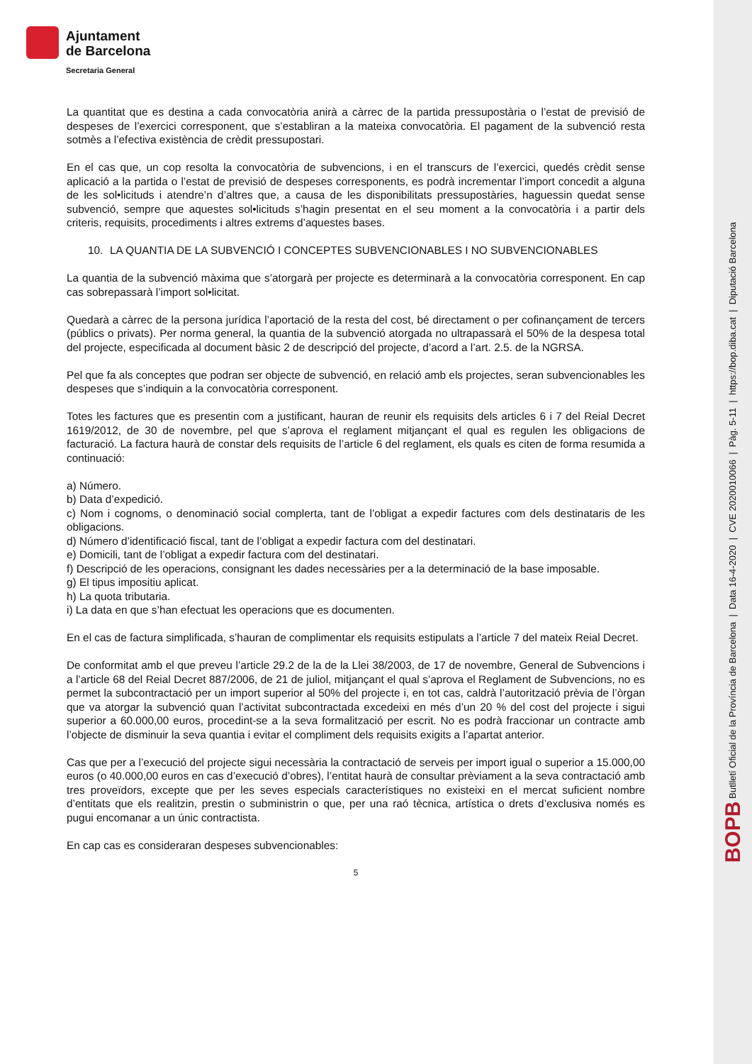Ajuntament
de Barcelona
Secretaria General
BOPB Butlletí Oficial de la Província de Barcelona | Data 16-4-2020 | CVE 2020010066 | Pàg. 5-11 | https://bop.diba.cat | Diputació Barcelona
La quantitat que es destina a cada convocatòria anirà a càrrec de la partida pressupostària o l’estat de previsió de despeses de l’exercici corresponent, que s’establiran a la mateixa convocatòria. El pagament de la subvenció resta sotmès a l’efectiva existència de crèdit pressupostari.
En el cas que, un cop resolta la convocatòria de subvencions, i en el transcurs de l’exercici, quedés crèdit sense aplicació a la partida o l’estat de previsió de despeses corresponents, es podrà incrementar l’import concedit a alguna de les sol•licituds i atendre’n d’altres que, a causa de les disponibilitats pressupostàries, haguessin quedat sense subvenció, sempre que aquestes sol•licituds s’hagin presentat en el seu moment a la convocatòria i a partir dels criteris, requisits, procediments i altres extrems d’aquestes bases.
10. LA QUANTIA DE LA SUBVENCIÓ I CONCEPTES SUBVENCIONABLES I NO SUBVENCIONABLES
La quantia de la subvenció màxima que s’atorgarà per projecte es determinarà a la convocatòria corresponent. En cap cas sobrepassarà l’import sol•licitat.
Quedarà a càrrec de la persona jurídica l’aportació de la resta del cost, bé directament o per cofinançament de tercers (públics o privats). Per norma general, la quantia de la subvenció atorgada no ultrapassarà el 50% de la despesa total del projecte, especificada al document bàsic 2 de descripció del projecte, d’acord a l’art. 2.5. de la NGRSA.
Pel que fa als conceptes que podran ser objecte de subvenció, en relació amb els projectes, seran subvencionables les despeses que s’indiquin a la convocatòria corresponent.
Totes les factures que es presentin com a justificant, hauran de reunir els requisits dels articles 6 i 7 del Reial Decret 1619/2012, de 30 de novembre, pel que s’aprova el reglament mitjançant el qual es regulen les obligacions de facturació. La factura haurà de constar dels requisits de l’article 6 del reglament, els quals es citen de forma resumida a continuació:
a) Número.
b) Data d’expedició.
c) Nom i cognoms, o denominació social complerta, tant de l’obligat a expedir factures com dels destinataris de les obligacions.
d) Número d’identificació fiscal, tant de l’obligat a expedir factura com del destinatari.
e) Domicili, tant de l’obligat a expedir factura com del destinatari.
f) Descripció de les operacions, consignant les dades necessàries per a la determinació de la base imposable.
g) El tipus impositiu aplicat.
h) La quota tributaria.
i) La data en que s’han efectuat les operacions que es documenten.
En el cas de factura simplificada, s’hauran de complimentar els requisits estipulats a l’article 7 del mateix Reial Decret.
De conformitat amb el que preveu l’article 29.2 de la de la Llei 38/2003, de 17 de novembre, General de Subvencions i a l’article 68 del Reial Decret 887/2006, de 21 de juliol, mitjançant el qual s’aprova el Reglament de Subvencions, no es permet la subcontractació per un import superior al 50% del projecte i, en tot cas, caldrà l’autorització prèvia de l’òrgan que va atorgar la subvenció quan l’activitat subcontractada excedeixi en més d’un 20 % del cost del projecte i sigui superior a 60.000,00 euros, procedint-se a la seva formalització per escrit. No es podrà fraccionar un contracte amb l’objecte de disminuir la seva quantia i evitar el compliment dels requisits exigits a l’apartat anterior.
Cas que per a l’execució del projecte sigui necessària la contractació de serveis per import igual o superior a 15.000,00 euros (o 40.000,00 euros en cas d’execució d’obres), l’entitat haurà de consultar prèviament a la seva contractació amb tres proveïdors, excepte que per les seves especials característiques no existeixi en el mercat suficient nombre d’entitats que els realitzin, prestin o subministrin o que, per una raó tècnica, artística o drets d’exclusiva només es pugui encomanar a un únic contractista.
En cap cas es consideraran despeses subvencionables:
5